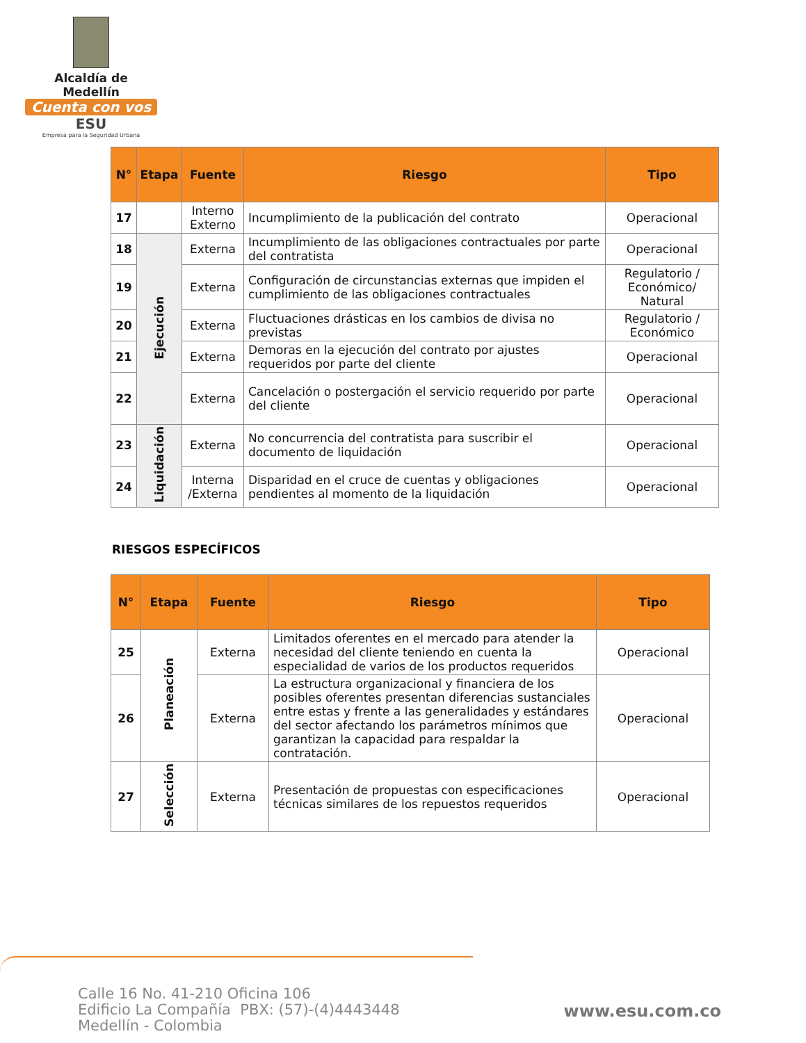Alcaldía de Medellín
Cuenta con vos
ESU
Empresa para la Seguridad Urbana
| N° | Etapa | Fuente | Riesgo | Tipo |
| --- | --- | --- | --- | --- |
| 17 | | Interno Externo | Incumplimiento de la publicación del contrato | Operacional |
| 18 | Ejecución | Externa | Incumplimiento de las obligaciones contractuales por parte del contratista | Operacional |
| 19 | | Externa | Configuración de circunstancias externas que impiden el cumplimiento de las obligaciones contractuales | Regulatorio / Económico/ Natural |
| 20 | | Externa | Fluctuaciones drásticas en los cambios de divisa no previstas | Regulatorio / Económico |
| 21 | | Externa | Demoras en la ejecución del contrato por ajustes requeridos por parte del cliente | Operacional |
| 22 | | Externa | Cancelación o postergación el servicio requerido por parte del cliente | Operacional |
| 23 | Liquidación | Externa | No concurrencia del contratista para suscribir el documento de liquidación | Operacional |
| 24 | | Interna /Externa | Disparidad en el cruce de cuentas y obligaciones pendientes al momento de la liquidación | Operacional |
RIESGOS ESPECÍFICOS
| N° | Etapa | Fuente | Riesgo | Tipo |
| --- | --- | --- | --- | --- |
| 25 | Planeación | Externa | Limitados oferentes en el mercado para atender la necesidad del cliente teniendo en cuenta la especialidad de varios de los productos requeridos | Operacional |
| 26 | | Externa | La estructura organizacional y financiera de los posibles oferentes presentan diferencias sustanciales entre estas y frente a las generalidades y estándares del sector afectando los parámetros mínimos que garantizan la capacidad para respaldar la contratación. | Operacional |
| 27 | Selección | Externa | Presentación de propuestas con especificaciones técnicas similares de los repuestos requeridos | Operacional |
Calle 16 No. 41-210 Oficina 106
Edificio La Compañía PBX: (57)-(4)4443448
Medellín - Colombia
www.esu.com.co